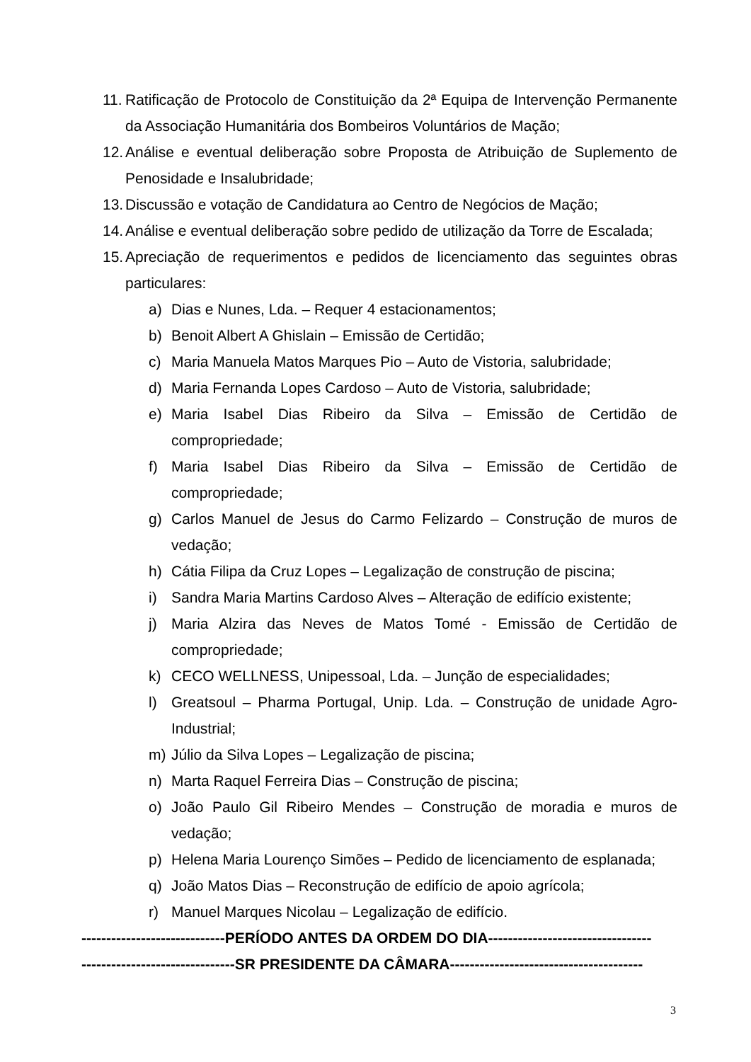11. Ratificação de Protocolo de Constituição da 2ª Equipa de Intervenção Permanente da Associação Humanitária dos Bombeiros Voluntários de Mação;
12. Análise e eventual deliberação sobre Proposta de Atribuição de Suplemento de Penosidade e Insalubridade;
13. Discussão e votação de Candidatura ao Centro de Negócios de Mação;
14. Análise e eventual deliberação sobre pedido de utilização da Torre de Escalada;
15. Apreciação de requerimentos e pedidos de licenciamento das seguintes obras particulares:
a) Dias e Nunes, Lda. – Requer 4 estacionamentos;
b) Benoit Albert A Ghislain – Emissão de Certidão;
c) Maria Manuela Matos Marques Pio – Auto de Vistoria, salubridade;
d) Maria Fernanda Lopes Cardoso – Auto de Vistoria, salubridade;
e) Maria Isabel Dias Ribeiro da Silva – Emissão de Certidão de compropriedade;
f) Maria Isabel Dias Ribeiro da Silva – Emissão de Certidão de compropriedade;
g) Carlos Manuel de Jesus do Carmo Felizardo – Construção de muros de vedação;
h) Cátia Filipa da Cruz Lopes – Legalização de construção de piscina;
i) Sandra Maria Martins Cardoso Alves – Alteração de edifício existente;
j) Maria Alzira das Neves de Matos Tomé - Emissão de Certidão de compropriedade;
k) CECO WELLNESS, Unipessoal, Lda. – Junção de especialidades;
l) Greatsoul – Pharma Portugal, Unip. Lda. – Construção de unidade Agro-Industrial;
m) Júlio da Silva Lopes – Legalização de piscina;
n) Marta Raquel Ferreira Dias – Construção de piscina;
o) João Paulo Gil Ribeiro Mendes – Construção de moradia e muros de vedação;
p) Helena Maria Lourenço Simões – Pedido de licenciamento de esplanada;
q) João Matos Dias – Reconstrução de edifício de apoio agrícola;
r) Manuel Marques Nicolau – Legalização de edifício.
-----------------------------PERÍODO ANTES DA ORDEM DO DIA---------------------------------
-------------------------------SR PRESIDENTE DA CÂMARA---------------------------------------
3